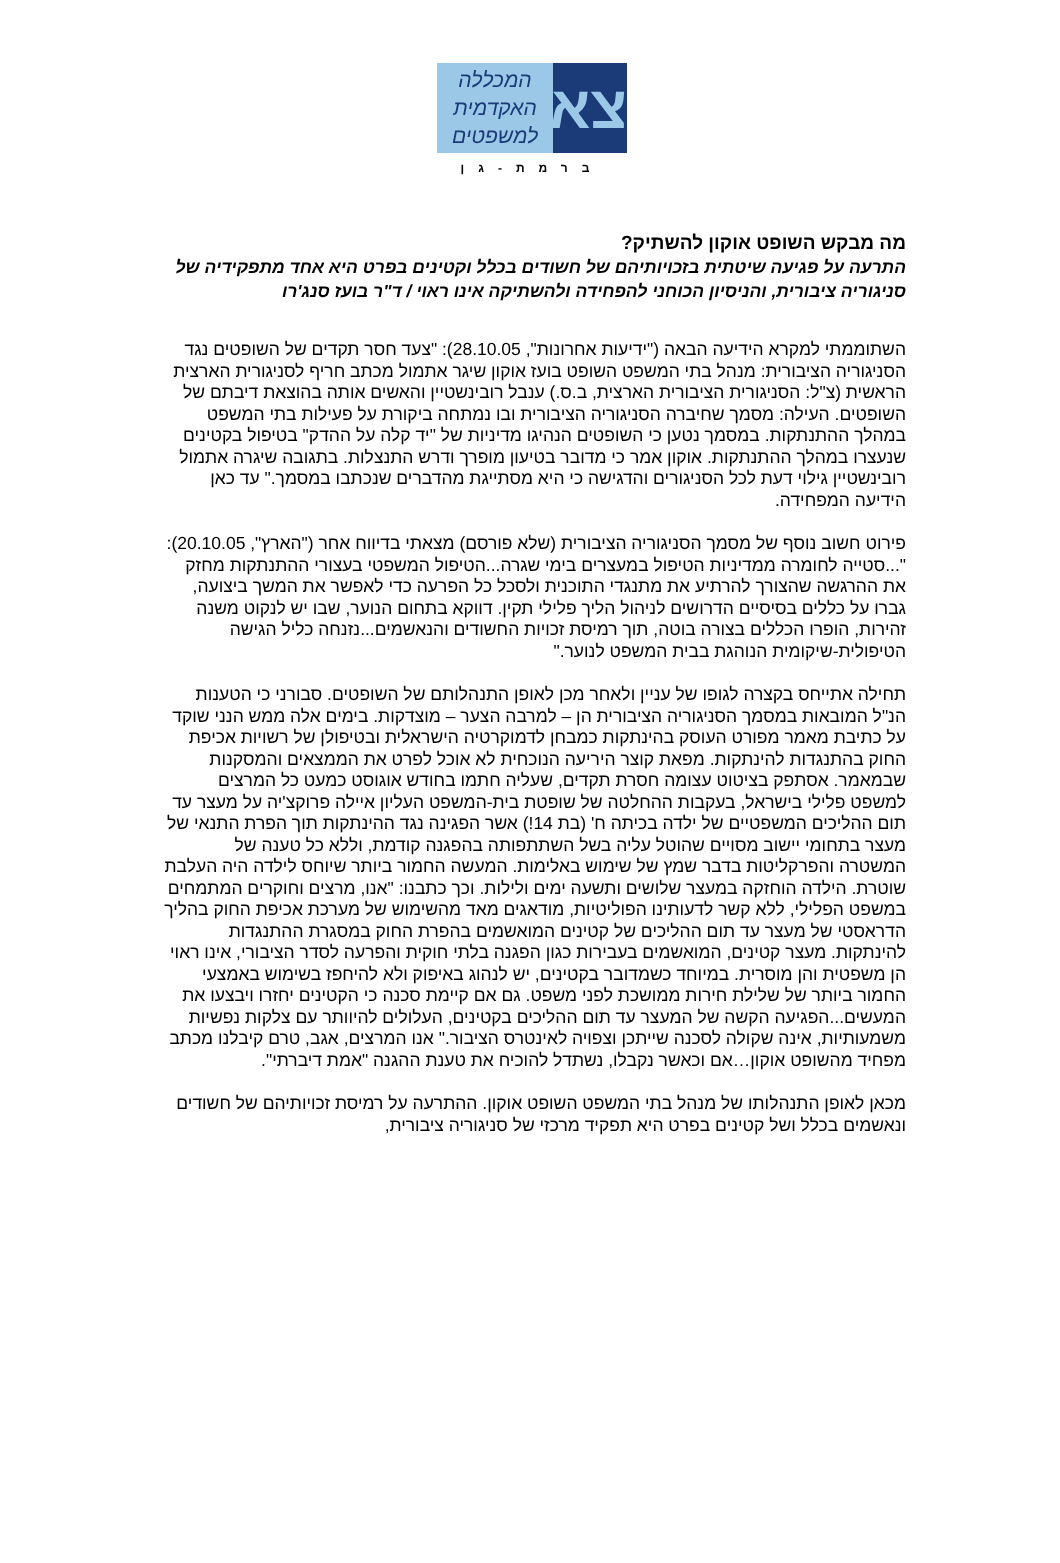צא
המכללה
האקדמית
למשפטים
ברמת-גן
מה מבקש השופט אוקון להשתיק?
התרעה על פגיעה שיטתית בזכויותיהם של חשודים בכלל וקטינים בפרט היא אחד מתפקידיה של סניגוריה ציבורית, והניסיון הכוחני להפחידה ולהשתיקה אינו ראוי / ד"ר בועז סנג'רו
השתוממתי למקרא הידיעה הבאה ("ידיעות אחרונות", 28.10.05): "צעד חסר תקדים של השופטים נגד הסניגוריה הציבורית: מנהל בתי המשפט השופט בועז אוקון שיגר אתמול מכתב חריף לסניגורית הארצית הראשית (צ"ל: הסניגורית הציבורית הארצית, ב.ס.) ענבל רובינשטיין והאשים אותה בהוצאת דיבתם של השופטים. העילה: מסמך שחיברה הסניגוריה הציבורית ובו נמתחה ביקורת על פעילות בתי המשפט במהלך ההתנתקות. במסמך נטען כי השופטים הנהיגו מדיניות של "יד קלה על ההדק" בטיפול בקטינים שנעצרו במהלך ההתנתקות. אוקון אמר כי מדובר בטיעון מופרך ודרש התנצלות. בתגובה שיגרה אתמול רובינשטיין גילוי דעת לכל הסניגורים והדגישה כי היא מסתייגת מהדברים שנכתבו במסמך." עד כאן הידיעה המפחידה.
פירוט חשוב נוסף של מסמך הסניגוריה הציבורית (שלא פורסם) מצאתי בדיווח אחר ("הארץ", 20.10.05): "...סטייה לחומרה ממדיניות הטיפול במעצרים בימי שגרה...הטיפול המשפטי בעצורי ההתנתקות מחזק את ההרגשה שהצורך להרתיע את מתנגדי התוכנית ולסכל כל הפרעה כדי לאפשר את המשך ביצועה, גברו על כללים בסיסיים הדרושים לניהול הליך פלילי תקין. דווקא בתחום הנוער, שבו יש לנקוט משנה זהירות, הופרו הכללים בצורה בוטה, תוך רמיסת זכויות החשודים והנאשמים...נזנחה כליל הגישה הטיפולית-שיקומית הנוהגת בבית המשפט לנוער."
תחילה אתייחס בקצרה לגופו של עניין ולאחר מכן לאופן התנהלותם של השופטים. סבורני כי הטענות הנ"ל המובאות במסמך הסניגוריה הציבורית הן – למרבה הצער – מוצדקות. בימים אלה ממש הנני שוקד על כתיבת מאמר מפורט העוסק בהינתקות כמבחן לדמוקרטיה הישראלית ובטיפולן של רשויות אכיפת החוק בהתנגדות להינתקות. מפאת קוצר היריעה הנוכחית לא אוכל לפרט את הממצאים והמסקנות שבמאמר. אסתפק בציטוט עצומה חסרת תקדים, שעליה חתמו בחודש אוגוסט כמעט כל המרצים למשפט פלילי בישראל, בעקבות ההחלטה של שופטת בית-המשפט העליון איילה פרוקצ'יה על מעצר עד תום ההליכים המשפטיים של ילדה בכיתה ח' (בת 14!) אשר הפגינה נגד ההינתקות תוך הפרת התנאי של מעצר בתחומי יישוב מסויים שהוטל עליה בשל השתתפותה בהפגנה קודמת, וללא כל טענה של המשטרה והפרקליטות בדבר שמץ של שימוש באלימות. המעשה החמור ביותר שיוחס לילדה היה העלבת שוטרת. הילדה הוחזקה במעצר שלושים ותשעה ימים ולילות. וכך כתבנו: "אנו, מרצים וחוקרים המתמחים במשפט הפלילי, ללא קשר לדעותינו הפוליטיות, מודאגים מאד מהשימוש של מערכת אכיפת החוק בהליך הדראסטי של מעצר עד תום ההליכים של קטינים המואשמים בהפרת החוק במסגרת ההתנגדות להינתקות. מעצר קטינים, המואשמים בעבירות כגון הפגנה בלתי חוקית והפרעה לסדר הציבורי, אינו ראוי הן משפטית והן מוסרית. במיוחד כשמדובר בקטינים, יש לנהוג באיפוק ולא להיחפז בשימוש באמצעי החמור ביותר של שלילת חירות ממושכת לפני משפט. גם אם קיימת סכנה כי הקטינים יחזרו ויבצעו את המעשים...הפגיעה הקשה של המעצר עד תום ההליכים בקטינים, העלולים להיוותר עם צלקות נפשיות משמעותיות, אינה שקולה לסכנה שייתכן וצפויה לאינטרס הציבור." אנו המרצים, אגב, טרם קיבלנו מכתב מפחיד מהשופט אוקון…אם וכאשר נקבלו, נשתדל להוכיח את טענת ההגנה "אמת דיברתי".
מכאן לאופן התנהלותו של מנהל בתי המשפט השופט אוקון. ההתרעה על רמיסת זכויותיהם של חשודים ונאשמים בכלל ושל קטינים בפרט היא תפקיד מרכזי של סניגוריה ציבורית,